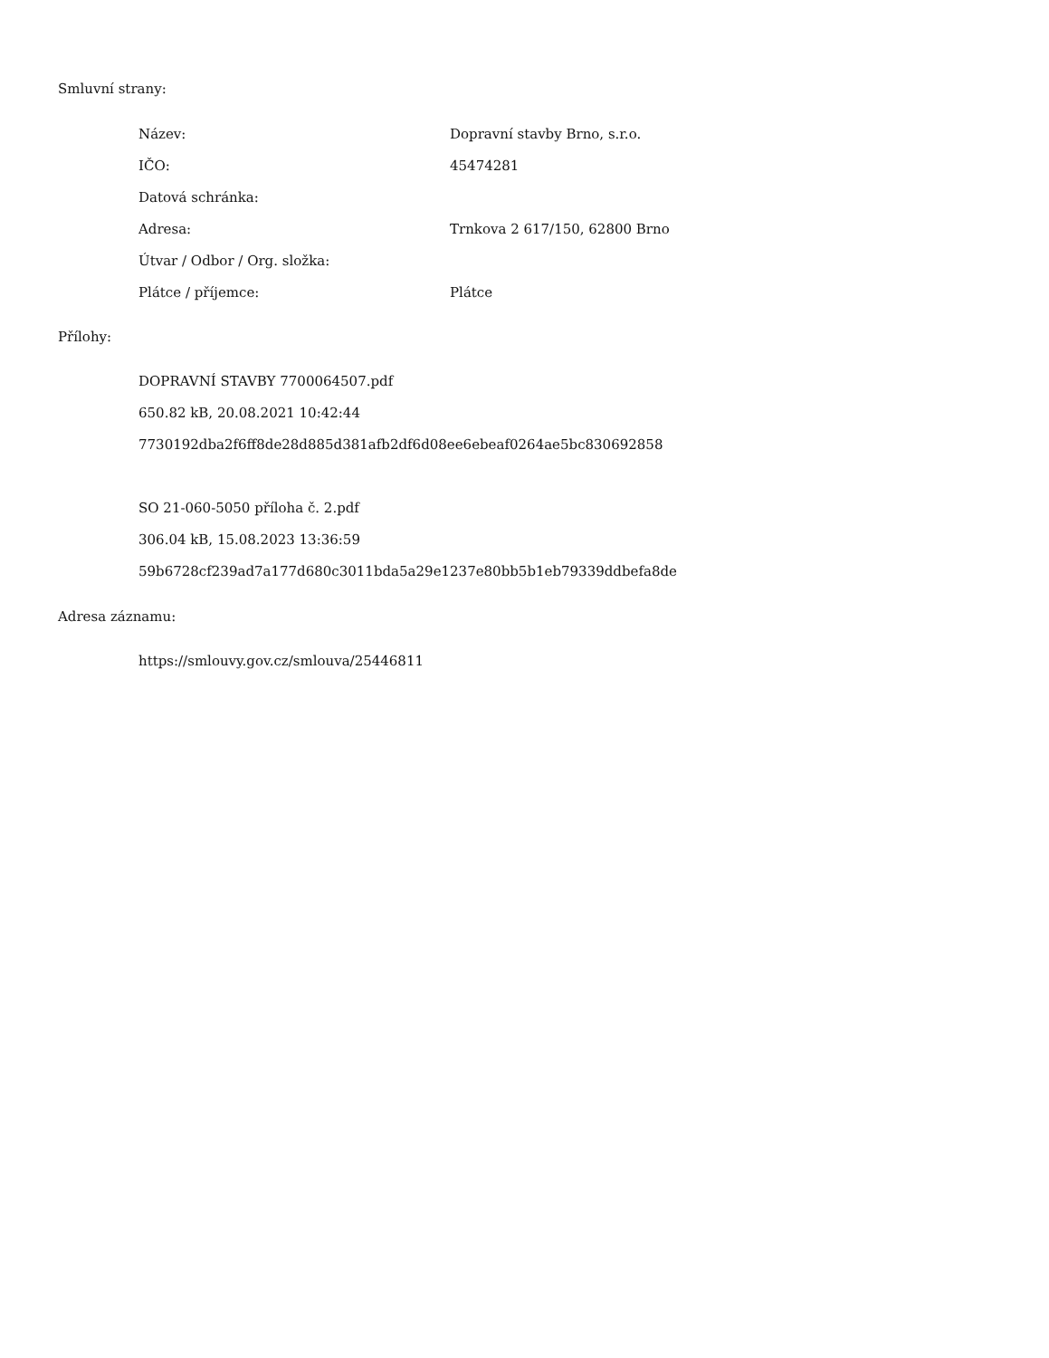Smluvní strany:
| Název: | Dopravní stavby Brno, s.r.o. |
| IČO: | 45474281 |
| Datová schránka: | |
| Adresa: | Trnkova 2 617/150, 62800 Brno |
| Útvar / Odbor / Org. složka: | |
| Plátce / příjemce: | Plátce |
Přílohy:
DOPRAVNÍ STAVBY 7700064507.pdf
650.82 kB, 20.08.2021 10:42:44
7730192dba2f6ff8de28d885d381afb2df6d08ee6ebeaf0264ae5bc830692858
SO 21-060-5050 příloha č. 2.pdf
306.04 kB, 15.08.2023 13:36:59
59b6728cf239ad7a177d680c3011bda5a29e1237e80bb5b1eb79339ddbefa8de
Adresa záznamu:
https://smlouvy.gov.cz/smlouva/25446811